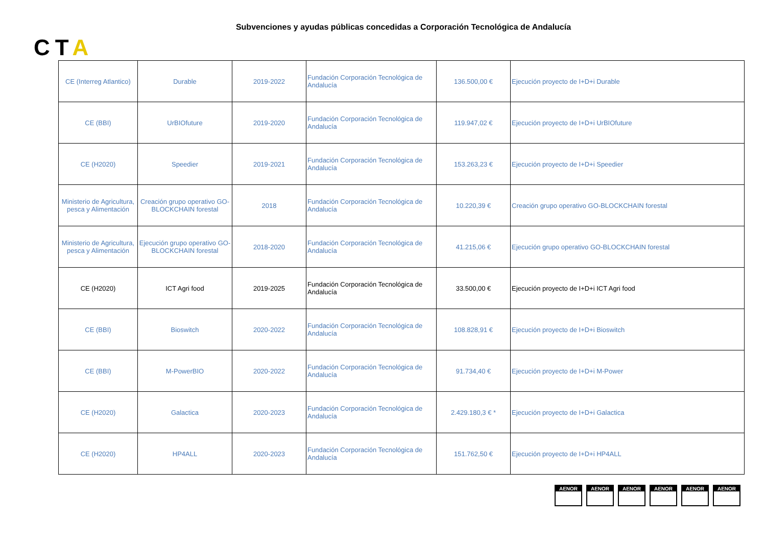Subvenciones y ayudas públicas concedidas a Corporación Tecnológica de Andalucía
CTA
| CE (Interreg Atlantico) | Durable | 2019-2022 | Fundación Corporación Tecnológica de Andalucía | 136.500,00 € | Ejecución proyecto de I+D+i Durable |
| CE (BBI) | UrBIOfuture | 2019-2020 | Fundación Corporación Tecnológica de Andalucía | 119.947,02 € | Ejecución proyecto de I+D+i UrBIOfuture |
| CE (H2020) | Speedier | 2019-2021 | Fundación Corporación Tecnológica de Andalucía | 153.263,23 € | Ejecución proyecto de I+D+i Speedier |
| Ministerio de Agricultura, pesca y Alimentación | Creación grupo operativo GO-BLOCKCHAIN forestal | 2018 | Fundación Corporación Tecnológica de Andalucía | 10.220,39 € | Creación grupo operativo GO-BLOCKCHAIN forestal |
| Ministerio de Agricultura, pesca y Alimentación | Ejecución grupo operativo GO-BLOCKCHAIN forestal | 2018-2020 | Fundación Corporación Tecnológica de Andalucía | 41.215,06 € | Ejecución grupo operativo GO-BLOCKCHAIN forestal |
| CE (H2020) | ICT Agri food | 2019-2025 | Fundación Corporación Tecnológica de Andalucía | 33.500,00 € | Ejecución proyecto de I+D+i ICT Agri food |
| CE (BBI) | Bioswitch | 2020-2022 | Fundación Corporación Tecnológica de Andalucía | 108.828,91 € | Ejecución proyecto de I+D+i Bioswitch |
| CE (BBI) | M-PowerBIO | 2020-2022 | Fundación Corporación Tecnológica de Andalucía | 91.734,40 € | Ejecución proyecto de I+D+i M-Power |
| CE (H2020) | Galactica | 2020-2023 | Fundación Corporación Tecnológica de Andalucía | 2.429.180,3 € * | Ejecución proyecto de I+D+i Galactica |
| CE (H2020) | HP4ALL | 2020-2023 | Fundación Corporación Tecnológica de Andalucía | 151.762,50 € | Ejecución proyecto de I+D+i HP4ALL |
AENOR AENOR AENOR AENOR AENOR AENOR